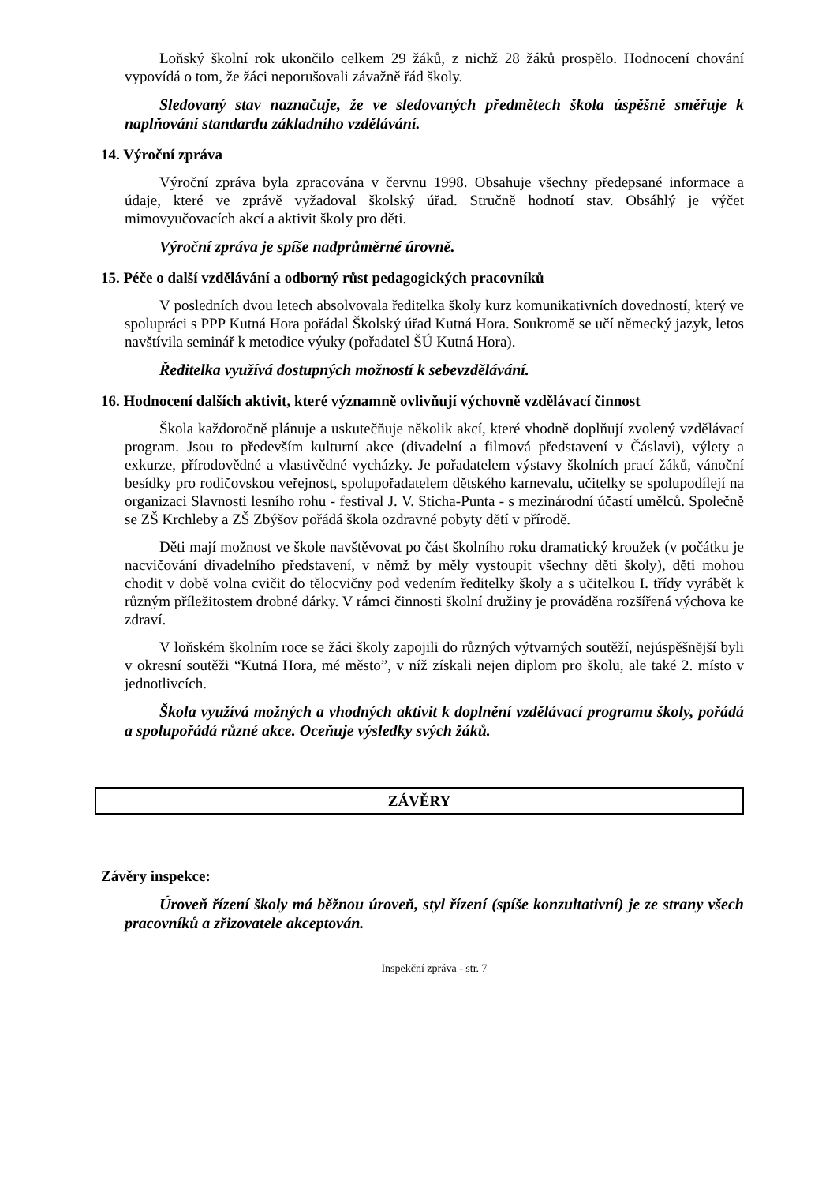Loňský školní rok ukončilo celkem 29 žáků, z nichž 28 žáků prospělo. Hodnocení chování vypovídá o tom, že žáci neporušovali závažně řád školy.
Sledovaný stav naznačuje, že ve sledovaných předmětech škola úspěšně směřuje k naplňování standardu základního vzdělávání.
14. Výroční zpráva
Výroční zpráva byla zpracována v červnu 1998. Obsahuje všechny předepsané informace a údaje, které ve zprávě vyžadoval školský úřad. Stručně hodnotí stav. Obsáhlý je výčet mimovyučovacích akcí a aktivit školy pro děti.
Výroční zpráva je spíše nadprůměrné úrovně.
15. Péče o další vzdělávání a odborný růst pedagogických pracovníků
V posledních dvou letech absolvovala ředitelka školy kurz komunikativních dovedností, který ve spolupráci s PPP Kutná Hora pořádal Školský úřad Kutná Hora. Soukromě se učí německý jazyk, letos navštívila seminář k metodice výuky (pořadatel ŠÚ Kutná Hora).
Ředitelka využívá dostupných možností k sebevzdělávání.
16. Hodnocení dalších aktivit, které významně ovlivňují výchovně vzdělávací činnost
Škola každoročně plánuje a uskutečňuje několik akcí, které vhodně doplňují zvolený vzdělávací program. Jsou to především kulturní akce (divadelní a filmová představení v Čáslavi), výlety a exkurze, přírodovědné a vlastivědné vycházky. Je pořadatelem výstavy školních prací žáků, vánoční besídky pro rodičovskou veřejnost, spolupořadatelem dětského karnevalu, učitelky se spolupodílejí na organizaci Slavnosti lesního rohu - festival J. V. Sticha-Punta - s mezinárodní účastí umělců. Společně se ZŠ Krchleby a ZŠ Zbýšov pořádá škola ozdravné pobyty dětí v přírodě.
Děti mají možnost ve škole navštěvovat po část školního roku dramatický kroužek (v počátku je nacvičování divadelního představení, v němž by měly vystoupit všechny děti školy), děti mohou chodit v době volna cvičit do tělocvičny pod vedením ředitelky školy a s učitelkou I. třídy vyrábět k různým příležitostem drobné dárky. V rámci činnosti školní družiny je prováděna rozšířená výchova ke zdraví.
V loňském školním roce se žáci školy zapojili do různých výtvarných soutěží, nejúspěšnější byli v okresní soutěži “Kutná Hora, mé město”, v níž získali nejen diplom pro školu, ale také 2. místo v jednotlivcích.
Škola využívá možných a vhodných aktivit k doplnění vzdělávací programu školy, pořádá a spolupořádá různé akce. Oceňuje výsledky svých žáků.
ZÁVĚRY
Závěry inspekce:
Úroveň řízení školy má běžnou úroveň, styl řízení (spíše konzultativní) je ze strany všech pracovníků a zřizovatele akceptován.
Inspekční zpráva - str. 7